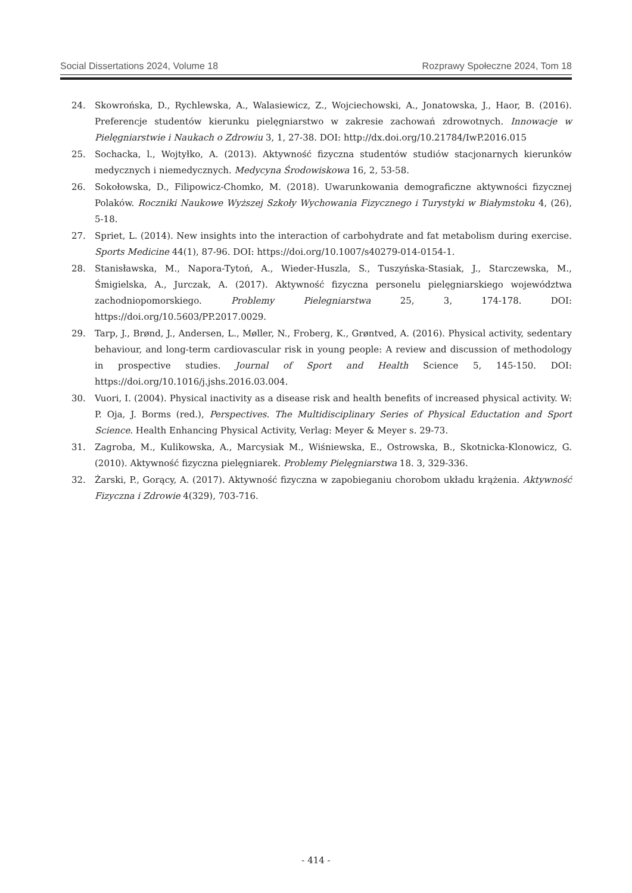Social Dissertations 2024, Volume 18 Rozprawy Społeczne 2024, Tom 18
24. Skowrońska, D., Rychlewska, A., Walasiewicz, Z., Wojciechowski, A., Jonatowska, J., Haor, B. (2016). Preferencje studentów kierunku pielęgniarstwo w zakresie zachowań zdrowotnych. Innowacje w Pielęgniarstwie i Naukach o Zdrowiu 3, 1, 27-38. DOI: http://dx.doi.org/10.21784/IwP.2016.015
25. Sochacka, l., Wojtyłko, A. (2013). Aktywność fizyczna studentów studiów stacjonarnych kierunków medycznych i niemedycznych. Medycyna Środowiskowa 16, 2, 53-58.
26. Sokołowska, D., Filipowicz-Chomko, M. (2018). Uwarunkowania demograficzne aktywności fizycznej Polaków. Roczniki Naukowe Wyższej Szkoły Wychowania Fizycznego i Turystyki w Białymstoku 4, (26), 5-18.
27. Spriet, L. (2014). New insights into the interaction of carbohydrate and fat metabolism during exercise. Sports Medicine 44(1), 87-96. DOI: https://doi.org/10.1007/s40279-014-0154-1.
28. Stanisławska, M., Napora-Tytoń, A., Wieder-Huszla, S., Tuszyńska-Stasiak, J., Starczewska, M., Śmigielska, A., Jurczak, A. (2017). Aktywność fizyczna personelu pielęgniarskiego województwa zachodniopomorskiego. Problemy Pielegniarstwa 25, 3, 174-178. DOI: https://doi.org/10.5603/PP.2017.0029.
29. Tarp, J., Brønd, J., Andersen, L., Møller, N., Froberg, K., Grøntved, A. (2016). Physical activity, sedentary behaviour, and long-term cardiovascular risk in young people: A review and discussion of methodology in prospective studies. Journal of Sport and Health Science 5, 145-150. DOI: https://doi.org/10.1016/j.jshs.2016.03.004.
30. Vuori, I. (2004). Physical inactivity as a disease risk and health benefits of increased physical activity. W: P. Oja, J. Borms (red.), Perspectives. The Multidisciplinary Series of Physical Eductation and Sport Science. Health Enhancing Physical Activity, Verlag: Meyer & Meyer s. 29-73.
31. Zagroba, M., Kulikowska, A., Marcysiak M., Wiśniewska, E., Ostrowska, B., Skotnicka-Klonowicz, G. (2010). Aktywność fizyczna pielęgniarek. Problemy Pielęgniarstwa 18. 3, 329-336.
32. Żarski, P., Gorący, A. (2017). Aktywność fizyczna w zapobieganiu chorobom układu krążenia. Aktywność Fizyczna i Zdrowie 4(329), 703-716.
- 414 -